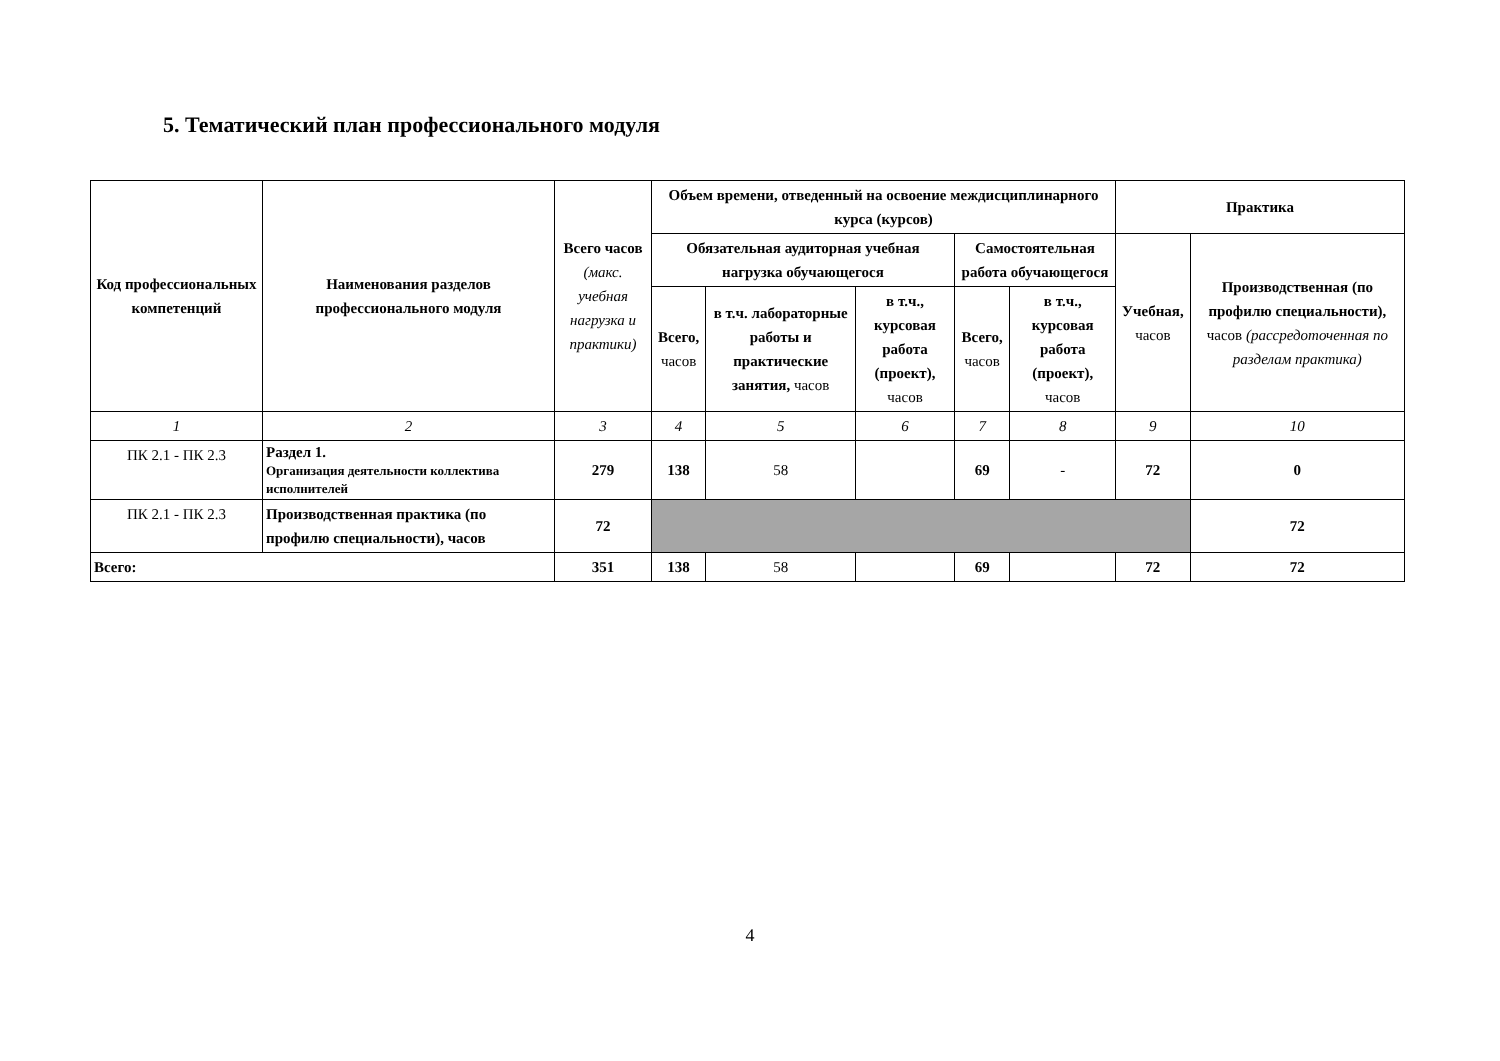5. Тематический план профессионального модуля
| Код профессиональных компетенций | Наименования разделов профессионального модуля | Всего часов (макс. учебная нагрузка и практики) | Объем времени, отведенный на освоение междисциплинарного курса (курсов) | | | | | Практика | |
| --- | --- | --- | --- | --- | --- | --- | --- | --- | --- |
| | | | Обязательная аудиторная учебная нагрузка обучающегося | | | Самостоятельная работа обучающегося | | Учебная, часов | Производственная (по профилю специальности), часов (рассредоточенная по разделам практика) |
| | | | Всего, часов | в т.ч. лабораторные работы и практические занятия, часов | в т.ч., курсовая работа (проект), часов | Всего, часов | в т.ч., курсовая работа (проект), часов | | |
| 1 | 2 | 3 | 4 | 5 | 6 | 7 | 8 | 9 | 10 |
| ПК 2.1 - ПК 2.3 | Раздел 1. Организация деятельности коллектива исполнителей | 279 | 138 | 58 | | 69 | - | 72 | 0 |
| ПК 2.1 - ПК 2.3 | Производственная практика (по профилю специальности), часов | 72 | | | | | | | 72 |
| Всего: | | 351 | 138 | 58 | | 69 | | 72 | 72 |
4